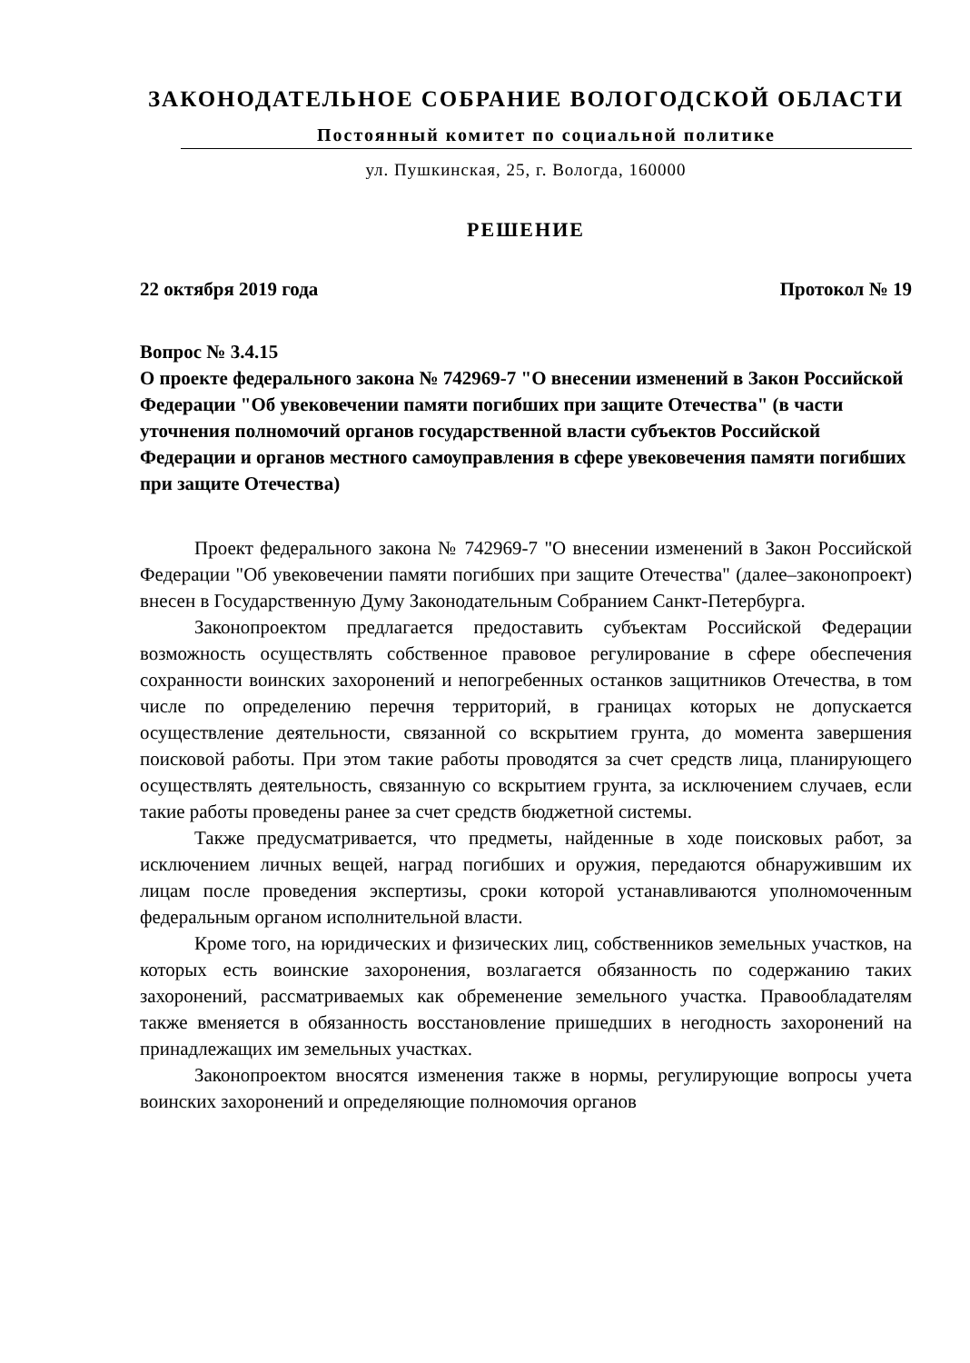ЗАКОНОДАТЕЛЬНОЕ СОБРАНИЕ ВОЛОГОДСКОЙ ОБЛАСТИ
Постоянный комитет по социальной политике
ул. Пушкинская, 25, г. Вологда, 160000
РЕШЕНИЕ
22 октября 2019 года Протокол № 19
Вопрос № 3.4.15
О проекте федерального закона № 742969-7 "О внесении изменений в Закон Российской Федерации "Об увековечении памяти погибших при защите Отечества" (в части уточнения полномочий органов государственной власти субъектов Российской Федерации и органов местного самоуправления в сфере увековечения памяти погибших при защите Отечества)
Проект федерального закона № 742969-7 "О внесении изменений в Закон Российской Федерации "Об увековечении памяти погибших при защите Отечества" (далее–законопроект) внесен в Государственную Думу Законодательным Собранием Санкт-Петербурга.
Законопроектом предлагается предоставить субъектам Российской Федерации возможность осуществлять собственное правовое регулирование в сфере обеспечения сохранности воинских захоронений и непогребенных останков защитников Отечества, в том числе по определению перечня территорий, в границах которых не допускается осуществление деятельности, связанной со вскрытием грунта, до момента завершения поисковой работы. При этом такие работы проводятся за счет средств лица, планирующего осуществлять деятельность, связанную со вскрытием грунта, за исключением случаев, если такие работы проведены ранее за счет средств бюджетной системы.
Также предусматривается, что предметы, найденные в ходе поисковых работ, за исключением личных вещей, наград погибших и оружия, передаются обнаружившим их лицам после проведения экспертизы, сроки которой устанавливаются уполномоченным федеральным органом исполнительной власти.
Кроме того, на юридических и физических лиц, собственников земельных участков, на которых есть воинские захоронения, возлагается обязанность по содержанию таких захоронений, рассматриваемых как обременение земельного участка. Правообладателям также вменяется в обязанность восстановление пришедших в негодность захоронений на принадлежащих им земельных участках.
Законопроектом вносятся изменения также в нормы, регулирующие вопросы учета воинских захоронений и определяющие полномочия органов